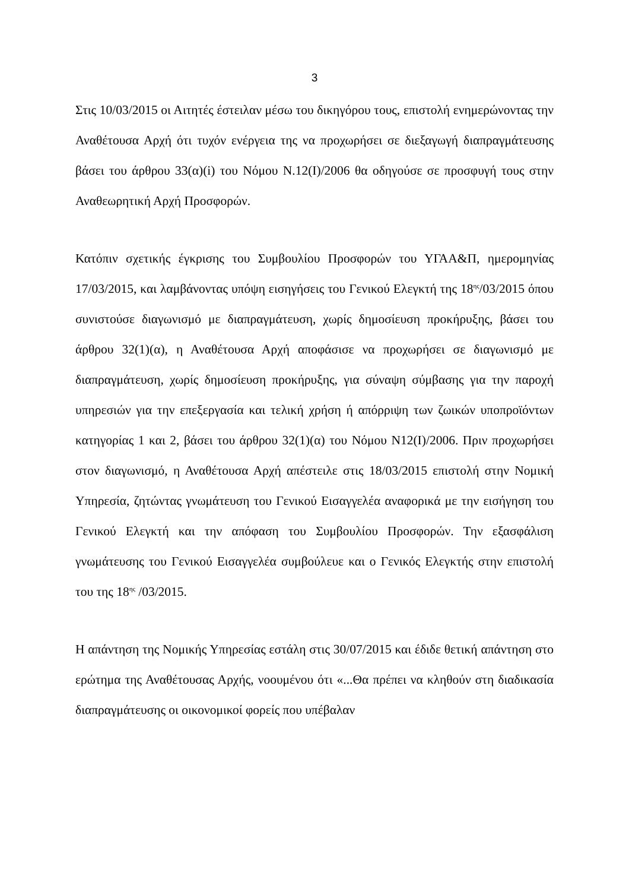3
Στις 10/03/2015 οι Αιτητές έστειλαν μέσω του δικηγόρου τους, επιστολή ενημερώνοντας την Αναθέτουσα Αρχή ότι τυχόν ενέργεια της να προχωρήσει σε διεξαγωγή διαπραγμάτευσης βάσει του άρθρου 33(α)(i) του Νόμου Ν.12(Ι)/2006 θα οδηγούσε σε προσφυγή τους στην Αναθεωρητική Αρχή Προσφορών.
Κατόπιν σχετικής έγκρισης του Συμβουλίου Προσφορών του ΥΓΑΑ&Π, ημερομηνίας 17/03/2015, και λαμβάνοντας υπόψη εισηγήσεις του Γενικού Ελεγκτή της 18<sup>ης</sup>/03/2015 όπου συνιστούσε διαγωνισμό με διαπραγμάτευση, χωρίς δημοσίευση προκήρυξης, βάσει του άρθρου 32(1)(α), η Αναθέτουσα Αρχή αποφάσισε να προχωρήσει σε διαγωνισμό με διαπραγμάτευση, χωρίς δημοσίευση προκήρυξης, για σύναψη σύμβασης για την παροχή υπηρεσιών για την επεξεργασία και τελική χρήση ή απόρριψη των ζωικών υποπροϊόντων κατηγορίας 1 και 2, βάσει του άρθρου 32(1)(α) του Νόμου Ν12(Ι)/2006. Πριν προχωρήσει στον διαγωνισμό, η Αναθέτουσα Αρχή απέστειλε στις 18/03/2015 επιστολή στην Νομική Υπηρεσία, ζητώντας γνωμάτευση του Γενικού Εισαγγελέα αναφορικά με την εισήγηση του Γενικού Ελεγκτή και την απόφαση του Συμβουλίου Προσφορών. Την εξασφάλιση γνωμάτευσης του Γενικού Εισαγγελέα συμβούλευε και ο Γενικός Ελεγκτής στην επιστολή του της 18<sup>ης</sup> /03/2015.
Η απάντηση της Νομικής Υπηρεσίας εστάλη στις 30/07/2015 και έδιδε θετική απάντηση στο ερώτημα της Αναθέτουσας Αρχής, νοουμένου ότι «...Θα πρέπει να κληθούν στη διαδικασία διαπραγμάτευσης οι οικονομικοί φορείς που υπέβαλαν